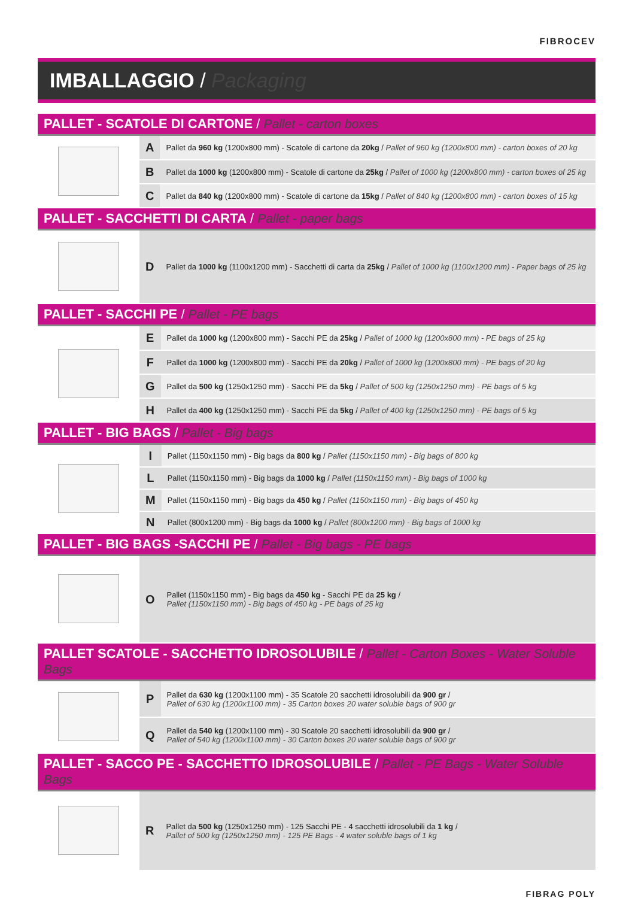FIBROCEV
IMBALLAGGIO / Packaging
PALLET - SCATOLE DI CARTONE / Pallet - carton boxes
| | A | Pallet da 960 kg (1200x800 mm) - Scatole di cartone da 20kg / Pallet of 960 kg (1200x800 mm) - carton boxes of 20 kg |
| | B | Pallet da 1000 kg (1200x800 mm) - Scatole di cartone da 25kg / Pallet of 1000 kg (1200x800 mm) - carton boxes of 25 kg |
| | C | Pallet da 840 kg (1200x800 mm) - Scatole di cartone da 15kg / Pallet of 840 kg (1200x800 mm) - carton boxes of 15 kg |
PALLET - SACCHETTI DI CARTA / Pallet - paper bags
| | D | Pallet da 1000 kg (1100x1200 mm) - Sacchetti di carta da 25kg / Pallet of 1000 kg (1100x1200 mm) - Paper bags of 25 kg |
PALLET - SACCHI PE / Pallet - PE bags
| | E | Pallet da 1000 kg (1200x800 mm) - Sacchi PE da 25kg / Pallet of 1000 kg (1200x800 mm) - PE bags of 25 kg |
| | F | Pallet da 1000 kg (1200x800 mm) - Sacchi PE da 20kg / Pallet of 1000 kg (1200x800 mm) - PE bags of 20 kg |
| | G | Pallet da 500 kg (1250x1250 mm) - Sacchi PE da 5kg / Pallet of 500 kg (1250x1250 mm) - PE bags of 5 kg |
| | H | Pallet da 400 kg (1250x1250 mm) - Sacchi PE da 5kg / Pallet of 400 kg (1250x1250 mm) - PE bags of 5 kg |
PALLET - BIG BAGS / Pallet - Big bags
| | I | Pallet (1150x1150 mm) - Big bags da 800 kg / Pallet (1150x1150 mm) - Big bags of 800 kg |
| | L | Pallet (1150x1150 mm) - Big bags da 1000 kg / Pallet (1150x1150 mm) - Big bags of 1000 kg |
| | M | Pallet (1150x1150 mm) - Big bags da 450 kg / Pallet (1150x1150 mm) - Big bags of 450 kg |
| | N | Pallet (800x1200 mm) - Big bags da 1000 kg / Pallet (800x1200 mm) - Big bags of 1000 kg |
PALLET - BIG BAGS -SACCHI PE / Pallet - Big bags - PE bags
| | O | Pallet (1150x1150 mm) - Big bags da 450 kg - Sacchi PE da 25 kg / Pallet (1150x1150 mm) - Big bags of 450 kg - PE bags of 25 kg |
PALLET SCATOLE - SACCHETTO IDROSOLUBILE / Pallet - Carton Boxes - Water Soluble Bags
| | P | Pallet da 630 kg (1200x1100 mm) - 35 Scatole 20 sacchetti idrosolubili da 900 gr / Pallet of 630 kg (1200x1100 mm) - 35 Carton boxes 20 water soluble bags of 900 gr |
| | Q | Pallet da 540 kg (1200x1100 mm) - 30 Scatole 20 sacchetti idrosolubili da 900 gr / Pallet of 540 kg (1200x1100 mm) - 30 Carton boxes 20 water soluble bags of 900 gr |
PALLET - SACCO PE - SACCHETTO IDROSOLUBILE / Pallet - PE Bags - Water Soluble Bags
| | R | Pallet da 500 kg (1250x1250 mm) - 125 Sacchi PE - 4 sacchetti idrosolubili da 1 kg / Pallet of 500 kg (1250x1250 mm) - 125 PE Bags - 4 water soluble bags of 1 kg |
FIBRAG POLY